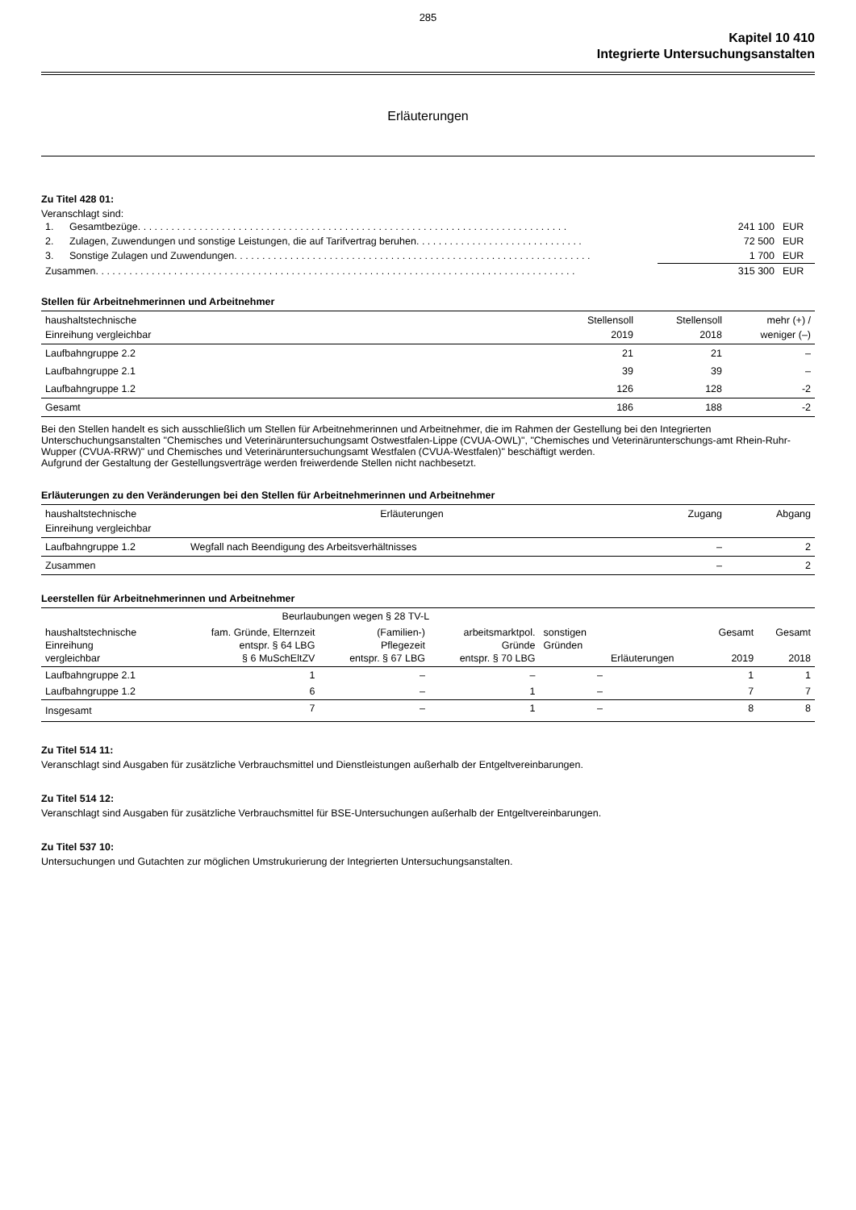285
Kapitel 10 410
Integrierte Untersuchungsanstalten
Erläuterungen
Zu Titel 428 01:
Veranschlagt sind:
| 1. | Gesamtbezüge. . . . . . . . . . . . . . . . . . . . . . . . . . . . . . . . . . . . . . . . . . . . . . . . . . . . . . . . . . . . . . . . . . . . . . . . . . . . . | 241 100 | EUR |
| 2. | Zulagen, Zuwendungen und sonstige Leistungen, die auf Tarifvertrag beruhen. . . . . . . . . . . . . . . . . . . . . . . . . . . . . . | 72 500 | EUR |
| 3. | Sonstige Zulagen und Zuwendungen. . . . . . . . . . . . . . . . . . . . . . . . . . . . . . . . . . . . . . . . . . . . . . . . . . . . . . . . . . . . . . . . | 1 700 | EUR |
| Zusammen. . . . . . . . . . . . . . . . . . . . . . . . . . . . . . . . . . . . . . . . . . . . . . . . . . . . . . . . . . . . . . . . . . . . . . . . . . . . . . . . . . . . . . | | 315 300 | EUR |
Stellen für Arbeitnehmerinnen und Arbeitnehmer
| haushaltstechnische Einreihung vergleichbar | Stellensoll 2019 | Stellensoll 2018 | mehr (+) / weniger (–) |
| --- | --- | --- | --- |
| Laufbahngruppe 2.2 | 21 | 21 | – |
| Laufbahngruppe 2.1 | 39 | 39 | – |
| Laufbahngruppe 1.2 | 126 | 128 | -2 |
| Gesamt | 186 | 188 | -2 |
Bei den Stellen handelt es sich ausschließlich um Stellen für Arbeitnehmerinnen und Arbeitnehmer, die im Rahmen der Gestellung bei den Integrierten Unterschuchungsanstalten "Chemisches und Veterinäruntersuchungsamt Ostwestfalen-Lippe (CVUA-OWL)", "Chemisches und Veterinärunterschungs-amt Rhein-Ruhr-Wupper (CVUA-RRW)" und Chemisches und Veterinäruntersuchungsamt Westfalen (CVUA-Westfalen)" beschäftigt werden.
Aufgrund der Gestaltung der Gestellungsverträge werden freiwerdende Stellen nicht nachbesetzt.
Erläuterungen zu den Veränderungen bei den Stellen für Arbeitnehmerinnen und Arbeitnehmer
| haushaltstechnische Einreihung vergleichbar | Erläuterungen | Zugang | Abgang |
| --- | --- | --- | --- |
| Laufbahngruppe 1.2 | Wegfall nach Beendigung des Arbeitsverhältnisses | – | 2 |
| Zusammen | | – | 2 |
Leerstellen für Arbeitnehmerinnen und Arbeitnehmer
| | Beurlaubungen wegen § 28 TV-L | | | | | | |
| haushaltstechnische Einreihung vergleichbar | fam. Gründe, Elternzeit entspr. § 64 LBG § 6 MuSchEltZV | (Familien-) Pflegezeit entspr. § 67 LBG | arbeitsmarktpol. Gründe entspr. § 70 LBG | sonstigen Gründen | Erläuterungen | Gesamt 2019 | Gesamt 2018 |
| Laufbahngruppe 2.1 | 1 | – | – | – | | 1 | 1 |
| Laufbahngruppe 1.2 | 6 | – | 1 | – | | 7 | 7 |
| Insgesamt | 7 | – | 1 | – | | 8 | 8 |
Zu Titel 514 11:
Veranschlagt sind Ausgaben für zusätzliche Verbrauchsmittel und Dienstleistungen außerhalb der Entgeltvereinbarungen.
Zu Titel 514 12:
Veranschlagt sind Ausgaben für zusätzliche Verbrauchsmittel für BSE-Untersuchungen außerhalb der Entgeltvereinbarungen.
Zu Titel 537 10:
Untersuchungen und Gutachten zur möglichen Umstrukurierung der Integrierten Untersuchungsanstalten.